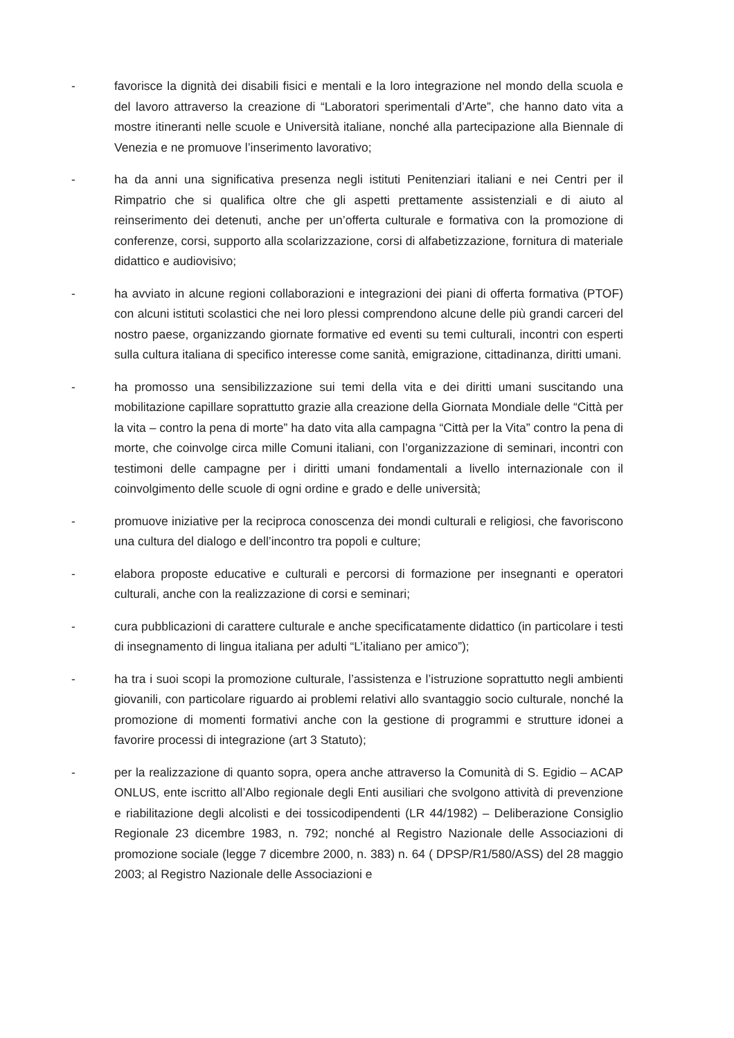- favorisce la dignità dei disabili fisici e mentali e la loro integrazione nel mondo della scuola e del lavoro attraverso la creazione di “Laboratori sperimentali d’Arte”, che hanno dato vita a mostre itineranti nelle scuole e Università italiane, nonché alla partecipazione alla Biennale di Venezia e ne promuove l’inserimento lavorativo;
- ha da anni una significativa presenza negli istituti Penitenziari italiani e nei Centri per il Rimpatrio che si qualifica oltre che gli aspetti prettamente assistenziali e di aiuto al reinserimento dei detenuti, anche per un’offerta culturale e formativa con la promozione di conferenze, corsi, supporto alla scolarizzazione, corsi di alfabetizzazione, fornitura di materiale didattico e audiovisivo;
- ha avviato in alcune regioni collaborazioni e integrazioni dei piani di offerta formativa (PTOF) con alcuni istituti scolastici che nei loro plessi comprendono alcune delle più grandi carceri del nostro paese, organizzando giornate formative ed eventi su temi culturali, incontri con esperti sulla cultura italiana di specifico interesse come sanità, emigrazione, cittadinanza, diritti umani.
- ha promosso una sensibilizzazione sui temi della vita e dei diritti umani suscitando una mobilitazione capillare soprattutto grazie alla creazione della Giornata Mondiale delle “Città per la vita – contro la pena di morte” ha dato vita alla campagna “Città per la Vita” contro la pena di morte, che coinvolge circa mille Comuni italiani, con l’organizzazione di seminari, incontri con testimoni delle campagne per i diritti umani fondamentali a livello internazionale con il coinvolgimento delle scuole di ogni ordine e grado e delle università;
- promuove iniziative per la reciproca conoscenza dei mondi culturali e religiosi, che favoriscono una cultura del dialogo e dell’incontro tra popoli e culture;
- elabora proposte educative e culturali e percorsi di formazione per insegnanti e operatori culturali, anche con la realizzazione di corsi e seminari;
- cura pubblicazioni di carattere culturale e anche specificatamente didattico (in particolare i testi di insegnamento di lingua italiana per adulti “L’italiano per amico”);
- ha tra i suoi scopi la promozione culturale, l’assistenza e l’istruzione soprattutto negli ambienti giovanili, con particolare riguardo ai problemi relativi allo svantaggio socio culturale, nonché la promozione di momenti formativi anche con la gestione di programmi e strutture idonei a favorire processi di integrazione (art 3 Statuto);
- per la realizzazione di quanto sopra, opera anche attraverso la Comunità di S. Egidio – ACAP ONLUS, ente iscritto all’Albo regionale degli Enti ausiliari che svolgono attività di prevenzione e riabilitazione degli alcolisti e dei tossicodipendenti (LR 44/1982) – Deliberazione Consiglio Regionale 23 dicembre 1983, n. 792; nonché al Registro Nazionale delle Associazioni di promozione sociale (legge 7 dicembre 2000, n. 383) n. 64 ( DPSP/R1/580/ASS) del 28 maggio 2003; al Registro Nazionale delle Associazioni e